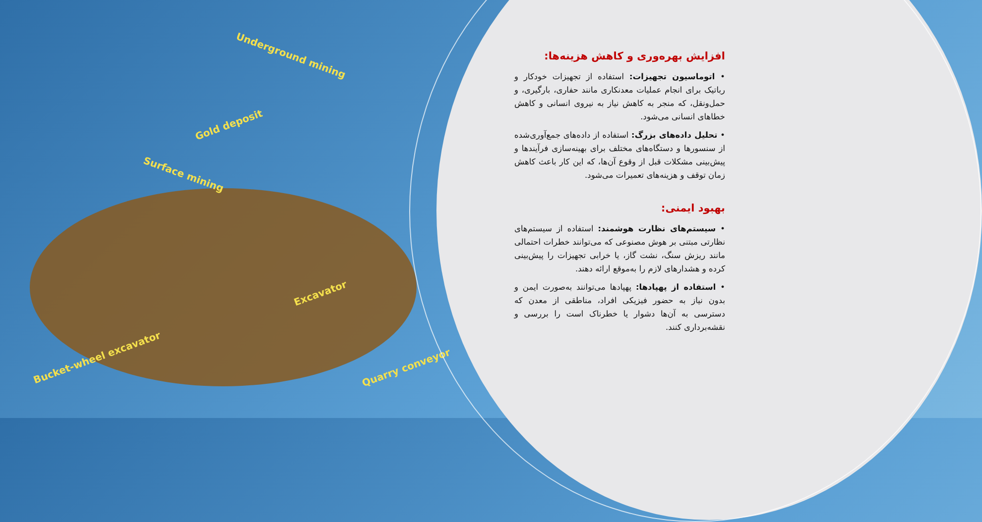Underground mining
Gold deposit
Surface mining
Excavator
Bucket-wheel excavator
Quarry conveyor
افزایش بهره‌وری و کاهش هزینه‌ها:
• اتوماسیون تجهیزات: استفاده از تجهیزات خودکار و رباتیک برای انجام عملیات معدنکاری مانند حفاری، بارگیری، و حمل‌ونقل، که منجر به کاهش نیاز به نیروی انسانی و کاهش خطاهای انسانی می‌شود.
• تحلیل داده‌های بزرگ: استفاده از داده‌های جمع‌آوری‌شده از سنسورها و دستگاه‌های مختلف برای بهینه‌سازی فرآیندها و پیش‌بینی مشکلات قبل از وقوع آن‌ها، که این کار باعث کاهش زمان توقف و هزینه‌های تعمیرات می‌شود.
بهبود ایمنی:
• سیستم‌های نظارت هوشمند: استفاده از سیستم‌های نظارتی مبتنی بر هوش مصنوعی که می‌توانند خطرات احتمالی مانند ریزش سنگ، نشت گاز، یا خرابی تجهیزات را پیش‌بینی کرده و هشدارهای لازم را به‌موقع ارائه دهند.
• استفاده از پهپادها: پهپادها می‌توانند به‌صورت ایمن و بدون نیاز به حضور فیزیکی افراد، مناطقی از معدن که دسترسی به آن‌ها دشوار یا خطرناک است را بررسی و نقشه‌برداری کنند.